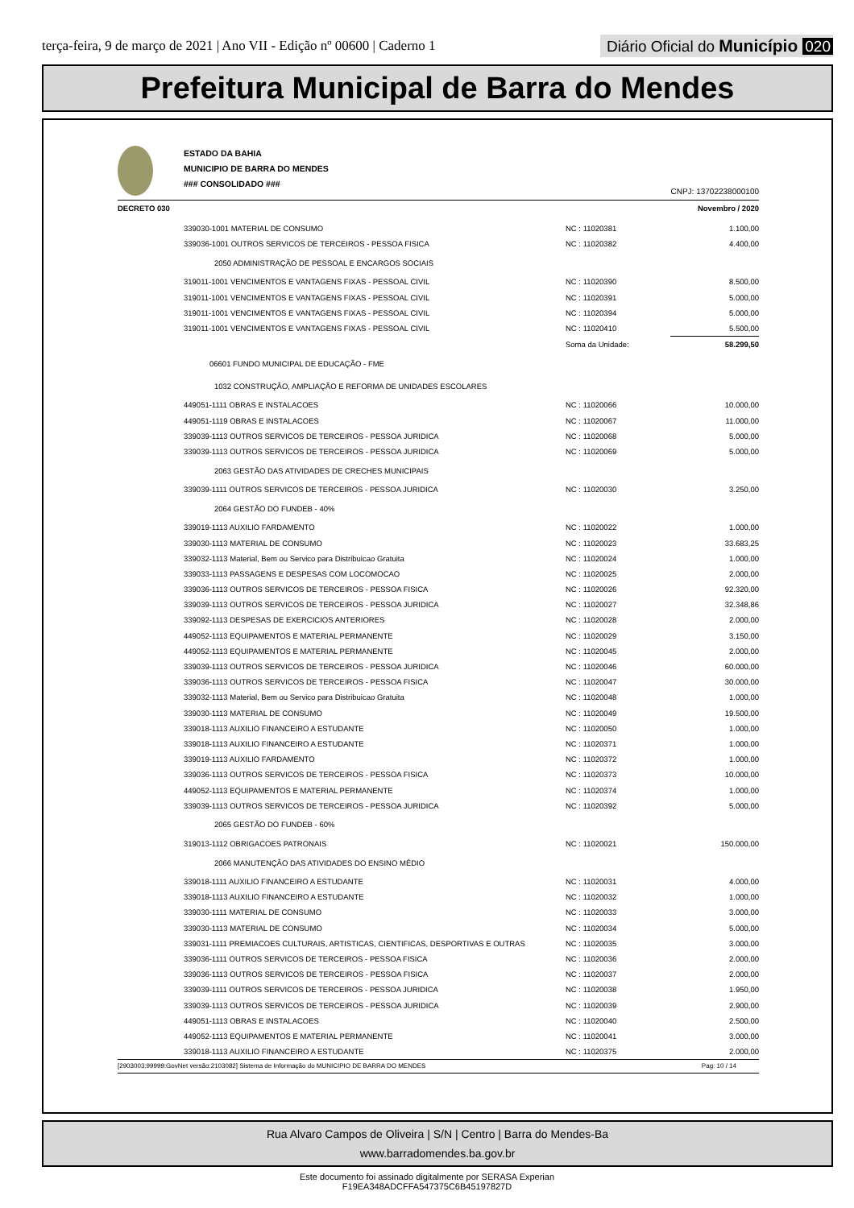terça-feira, 9 de março de 2021 | Ano VII - Edição nº 00600 | Caderno 1
Diário Oficial do Município 020
Prefeitura Municipal de Barra do Mendes
ESTADO DA BAHIA
MUNICIPIO DE BARRA DO MENDES
### CONSOLIDADO ###
CNPJ: 13702238000100
DECRETO 030 Novembro / 2020
| | 339030-1001 MATERIAL DE CONSUMO | NC : 11020381 | 1.100,00 |
| | 339036-1001 OUTROS SERVICOS DE TERCEIROS - PESSOA FISICA | NC : 11020382 | 4.400,00 |
| | 2050 ADMINISTRAÇÃO DE PESSOAL E ENCARGOS SOCIAIS | | |
| | 319011-1001 VENCIMENTOS E VANTAGENS FIXAS - PESSOAL CIVIL | NC : 11020390 | 8.500,00 |
| | 319011-1001 VENCIMENTOS E VANTAGENS FIXAS - PESSOAL CIVIL | NC : 11020391 | 5.000,00 |
| | 319011-1001 VENCIMENTOS E VANTAGENS FIXAS - PESSOAL CIVIL | NC : 11020394 | 5.000,00 |
| | 319011-1001 VENCIMENTOS E VANTAGENS FIXAS - PESSOAL CIVIL | NC : 11020410 | 5.500,00 |
| | | Soma da Unidade: | 58.299,50 |
| | 06601 FUNDO MUNICIPAL DE EDUCAÇÃO - FME | | |
| | 1032 CONSTRUÇÃO, AMPLIAÇÃO E REFORMA DE UNIDADES ESCOLARES | | |
| | 449051-1111 OBRAS E INSTALACOES | NC : 11020066 | 10.000,00 |
| | 449051-1119 OBRAS E INSTALACOES | NC : 11020067 | 11.000,00 |
| | 339039-1113 OUTROS SERVICOS DE TERCEIROS - PESSOA JURIDICA | NC : 11020068 | 5.000,00 |
| | 339039-1113 OUTROS SERVICOS DE TERCEIROS - PESSOA JURIDICA | NC : 11020069 | 5.000,00 |
| | 2063 GESTÃO DAS ATIVIDADES DE CRECHES MUNICIPAIS | | |
| | 339039-1111 OUTROS SERVICOS DE TERCEIROS - PESSOA JURIDICA | NC : 11020030 | 3.250,00 |
| | 2064 GESTÃO DO FUNDEB - 40% | | |
| | 339019-1113 AUXILIO FARDAMENTO | NC : 11020022 | 1.000,00 |
| | 339030-1113 MATERIAL DE CONSUMO | NC : 11020023 | 33.683,25 |
| | 339032-1113 Material, Bem ou Servico para Distribuicao Gratuita | NC : 11020024 | 1.000,00 |
| | 339033-1113 PASSAGENS E DESPESAS COM LOCOMOCAO | NC : 11020025 | 2.000,00 |
| | 339036-1113 OUTROS SERVICOS DE TERCEIROS - PESSOA FISICA | NC : 11020026 | 92.320,00 |
| | 339039-1113 OUTROS SERVICOS DE TERCEIROS - PESSOA JURIDICA | NC : 11020027 | 32.348,86 |
| | 339092-1113 DESPESAS DE EXERCICIOS ANTERIORES | NC : 11020028 | 2.000,00 |
| | 449052-1113 EQUIPAMENTOS E MATERIAL PERMANENTE | NC : 11020029 | 3.150,00 |
| | 449052-1113 EQUIPAMENTOS E MATERIAL PERMANENTE | NC : 11020045 | 2.000,00 |
| | 339039-1113 OUTROS SERVICOS DE TERCEIROS - PESSOA JURIDICA | NC : 11020046 | 60.000,00 |
| | 339036-1113 OUTROS SERVICOS DE TERCEIROS - PESSOA FISICA | NC : 11020047 | 30.000,00 |
| | 339032-1113 Material, Bem ou Servico para Distribuicao Gratuita | NC : 11020048 | 1.000,00 |
| | 339030-1113 MATERIAL DE CONSUMO | NC : 11020049 | 19.500,00 |
| | 339018-1113 AUXILIO FINANCEIRO A ESTUDANTE | NC : 11020050 | 1.000,00 |
| | 339018-1113 AUXILIO FINANCEIRO A ESTUDANTE | NC : 11020371 | 1.000,00 |
| | 339019-1113 AUXILIO FARDAMENTO | NC : 11020372 | 1.000,00 |
| | 339036-1113 OUTROS SERVICOS DE TERCEIROS - PESSOA FISICA | NC : 11020373 | 10.000,00 |
| | 449052-1113 EQUIPAMENTOS E MATERIAL PERMANENTE | NC : 11020374 | 1.000,00 |
| | 339039-1113 OUTROS SERVICOS DE TERCEIROS - PESSOA JURIDICA | NC : 11020392 | 5.000,00 |
| | 2065 GESTÃO DO FUNDEB - 60% | | |
| | 319013-1112 OBRIGACOES PATRONAIS | NC : 11020021 | 150.000,00 |
| | 2066 MANUTENÇÃO DAS ATIVIDADES DO ENSINO MÉDIO | | |
| | 339018-1111 AUXILIO FINANCEIRO A ESTUDANTE | NC : 11020031 | 4.000,00 |
| | 339018-1113 AUXILIO FINANCEIRO A ESTUDANTE | NC : 11020032 | 1.000,00 |
| | 339030-1111 MATERIAL DE CONSUMO | NC : 11020033 | 3.000,00 |
| | 339030-1113 MATERIAL DE CONSUMO | NC : 11020034 | 5.000,00 |
| | 339031-1111 PREMIACOES CULTURAIS, ARTISTICAS, CIENTIFICAS, DESPORTIVAS E OUTRAS | NC : 11020035 | 3.000,00 |
| | 339036-1111 OUTROS SERVICOS DE TERCEIROS - PESSOA FISICA | NC : 11020036 | 2.000,00 |
| | 339036-1113 OUTROS SERVICOS DE TERCEIROS - PESSOA FISICA | NC : 11020037 | 2.000,00 |
| | 339039-1111 OUTROS SERVICOS DE TERCEIROS - PESSOA JURIDICA | NC : 11020038 | 1.950,00 |
| | 339039-1113 OUTROS SERVICOS DE TERCEIROS - PESSOA JURIDICA | NC : 11020039 | 2.900,00 |
| | 449051-1113 OBRAS E INSTALACOES | NC : 11020040 | 2.500,00 |
| | 449052-1113 EQUIPAMENTOS E MATERIAL PERMANENTE | NC : 11020041 | 3.000,00 |
| | 339018-1113 AUXILIO FINANCEIRO A ESTUDANTE | NC : 11020375 | 2.000,00 |
[2903003:99999:GovNet versão:2103082] Sistema de Informação do MUNICIPIO DE BARRA DO MENDES Pag: 10 / 14
Rua Alvaro Campos de Oliveira | S/N | Centro | Barra do Mendes-Ba
www.barradomendes.ba.gov.br
Este documento foi assinado digitalmente por SERASA Experian
F19EA348ADCFFA547375C6B45197827D